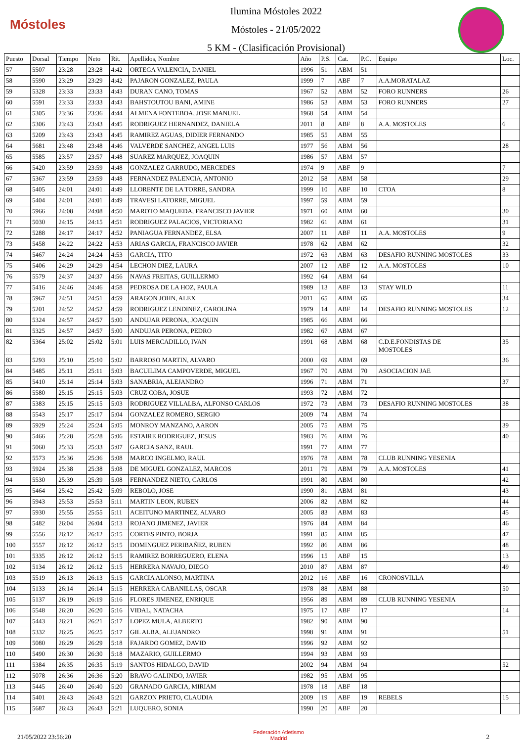Móstoles
Ilumina Móstoles 2022
Móstoles - 21/05/2022
5 KM - (Clasificación Provisional)
| Puesto | Dorsal | Tiempo | Neto | Rit. | Apellidos, Nombre | Año | P.S. | Cat. | P.C. | Equipo | Loc. |
| --- | --- | --- | --- | --- | --- | --- | --- | --- | --- | --- | --- |
| 57 | 5507 | 23:28 | 23:28 | 4:42 | ORTEGA VALENCIA, DANIEL | 1996 | 51 | ABM | 51 | | |
| 58 | 5590 | 23:29 | 23:29 | 4:42 | PAJARON GONZALEZ, PAULA | 1999 | 7 | ABF | 7 | A.A.MORATALAZ | |
| 59 | 5328 | 23:33 | 23:33 | 4:43 | DURAN CANO, TOMAS | 1967 | 52 | ABM | 52 | FORO RUNNERS | 26 |
| 60 | 5591 | 23:33 | 23:33 | 4:43 | BAHSTOUTOU BANI, AMINE | 1986 | 53 | ABM | 53 | FORO RUNNERS | 27 |
| 61 | 5305 | 23:36 | 23:36 | 4:44 | ALMENA FONTEBOA, JOSE MANUEL | 1968 | 54 | ABM | 54 | | |
| 62 | 5306 | 23:43 | 23:43 | 4:45 | RODRIGUEZ HERNANDEZ, DANIELA | 2011 | 8 | ABF | 8 | A.A. MOSTOLES | 6 |
| 63 | 5209 | 23:43 | 23:43 | 4:45 | RAMIREZ AGUAS, DIDIER FERNANDO | 1985 | 55 | ABM | 55 | | |
| 64 | 5681 | 23:48 | 23:48 | 4:46 | VALVERDE SANCHEZ, ANGEL LUIS | 1977 | 56 | ABM | 56 | | 28 |
| 65 | 5585 | 23:57 | 23:57 | 4:48 | SUAREZ MARQUEZ, JOAQUIN | 1986 | 57 | ABM | 57 | | |
| 66 | 5420 | 23:59 | 23:59 | 4:48 | GONZALEZ GARRUDO, MERCEDES | 1974 | 9 | ABF | 9 | | 7 |
| 67 | 5367 | 23:59 | 23:59 | 4:48 | FERNANDEZ PALENCIA, ANTONIO | 2012 | 58 | ABM | 58 | | 29 |
| 68 | 5405 | 24:01 | 24:01 | 4:49 | LLORENTE DE LA TORRE, SANDRA | 1999 | 10 | ABF | 10 | CTOA | 8 |
| 69 | 5404 | 24:01 | 24:01 | 4:49 | TRAVESI LATORRE, MIGUEL | 1997 | 59 | ABM | 59 | | |
| 70 | 5966 | 24:08 | 24:08 | 4:50 | MAROTO MAQUEDA, FRANCISCO JAVIER | 1971 | 60 | ABM | 60 | | 30 |
| 71 | 5030 | 24:15 | 24:15 | 4:51 | RODRIGUEZ PALACIOS, VICTORIANO | 1982 | 61 | ABM | 61 | | 31 |
| 72 | 5288 | 24:17 | 24:17 | 4:52 | PANIAGUA FERNANDEZ, ELSA | 2007 | 11 | ABF | 11 | A.A. MOSTOLES | 9 |
| 73 | 5458 | 24:22 | 24:22 | 4:53 | ARIAS GARCIA, FRANCISCO JAVIER | 1978 | 62 | ABM | 62 | | 32 |
| 74 | 5467 | 24:24 | 24:24 | 4:53 | GARCIA, TITO | 1972 | 63 | ABM | 63 | DESAFIO RUNNING MOSTOLES | 33 |
| 75 | 5406 | 24:29 | 24:29 | 4:54 | LECHON DIEZ, LAURA | 2007 | 12 | ABF | 12 | A.A. MOSTOLES | 10 |
| 76 | 5579 | 24:37 | 24:37 | 4:56 | NAVAS FREITAS, GUILLERMO | 1992 | 64 | ABM | 64 | | |
| 77 | 5416 | 24:46 | 24:46 | 4:58 | PEDROSA DE LA HOZ, PAULA | 1989 | 13 | ABF | 13 | STAY WILD | 11 |
| 78 | 5967 | 24:51 | 24:51 | 4:59 | ARAGON JOHN, ALEX | 2011 | 65 | ABM | 65 | | 34 |
| 79 | 5201 | 24:52 | 24:52 | 4:59 | RODRIGUEZ LENDINEZ, CAROLINA | 1979 | 14 | ABF | 14 | DESAFIO RUNNING MOSTOLES | 12 |
| 80 | 5324 | 24:57 | 24:57 | 5:00 | ANDUJAR PERONA, JOAQUIN | 1985 | 66 | ABM | 66 | | |
| 81 | 5325 | 24:57 | 24:57 | 5:00 | ANDUJAR PERONA, PEDRO | 1982 | 67 | ABM | 67 | | |
| 82 | 5364 | 25:02 | 25:02 | 5:01 | LUIS MERCADILLO, IVAN | 1991 | 68 | ABM | 68 | C.D.E.FONDISTAS DE MOSTOLES | 35 |
| 83 | 5293 | 25:10 | 25:10 | 5:02 | BARROSO MARTIN, ALVARO | 2000 | 69 | ABM | 69 | | 36 |
| 84 | 5485 | 25:11 | 25:11 | 5:03 | BACUILIMA CAMPOVERDE, MIGUEL | 1967 | 70 | ABM | 70 | ASOCIACION JAE | |
| 85 | 5410 | 25:14 | 25:14 | 5:03 | SANABRIA, ALEJANDRO | 1996 | 71 | ABM | 71 | | 37 |
| 86 | 5580 | 25:15 | 25:15 | 5:03 | CRUZ COBA, JOSUE | 1993 | 72 | ABM | 72 | | |
| 87 | 5383 | 25:15 | 25:15 | 5:03 | RODRIGUEZ VILLALBA, ALFONSO CARLOS | 1972 | 73 | ABM | 73 | DESAFIO RUNNING MOSTOLES | 38 |
| 88 | 5543 | 25:17 | 25:17 | 5:04 | GONZALEZ ROMERO, SERGIO | 2009 | 74 | ABM | 74 | | |
| 89 | 5929 | 25:24 | 25:24 | 5:05 | MONROY MANZANO, AARON | 2005 | 75 | ABM | 75 | | 39 |
| 90 | 5466 | 25:28 | 25:28 | 5:06 | ESTAIRE RODRIGUEZ, JESUS | 1983 | 76 | ABM | 76 | | 40 |
| 91 | 5060 | 25:33 | 25:33 | 5:07 | GARCIA SANZ, RAUL | 1991 | 77 | ABM | 77 | | |
| 92 | 5573 | 25:36 | 25:36 | 5:08 | MARCO INGELMO, RAUL | 1976 | 78 | ABM | 78 | CLUB RUNNING YESENIA | |
| 93 | 5924 | 25:38 | 25:38 | 5:08 | DE MIGUEL GONZALEZ, MARCOS | 2011 | 79 | ABM | 79 | A.A. MOSTOLES | 41 |
| 94 | 5530 | 25:39 | 25:39 | 5:08 | FERNANDEZ NIETO, CARLOS | 1991 | 80 | ABM | 80 | | 42 |
| 95 | 5464 | 25:42 | 25:42 | 5:09 | REBOLO, JOSE | 1990 | 81 | ABM | 81 | | 43 |
| 96 | 5943 | 25:53 | 25:53 | 5:11 | MARTIN LEON, RUBEN | 2006 | 82 | ABM | 82 | | 44 |
| 97 | 5930 | 25:55 | 25:55 | 5:11 | ACEITUNO MARTINEZ, ALVARO | 2005 | 83 | ABM | 83 | | 45 |
| 98 | 5482 | 26:04 | 26:04 | 5:13 | ROJANO JIMENEZ, JAVIER | 1976 | 84 | ABM | 84 | | 46 |
| 99 | 5556 | 26:12 | 26:12 | 5:15 | CORTES PINTO, BORJA | 1991 | 85 | ABM | 85 | | 47 |
| 100 | 5557 | 26:12 | 26:12 | 5:15 | DOMINGUEZ PERIBAÑEZ, RUBEN | 1992 | 86 | ABM | 86 | | 48 |
| 101 | 5335 | 26:12 | 26:12 | 5:15 | RAMIREZ BORREGUERO, ELENA | 1996 | 15 | ABF | 15 | | 13 |
| 102 | 5134 | 26:12 | 26:12 | 5:15 | HERRERA NAVAJO, DIEGO | 2010 | 87 | ABM | 87 | | 49 |
| 103 | 5519 | 26:13 | 26:13 | 5:15 | GARCIA ALONSO, MARTINA | 2012 | 16 | ABF | 16 | CRONOSVILLA | |
| 104 | 5133 | 26:14 | 26:14 | 5:15 | HERRERA CABANILLAS, OSCAR | 1978 | 88 | ABM | 88 | | 50 |
| 105 | 5137 | 26:19 | 26:19 | 5:16 | FLORES JIMENEZ, ENRIQUE | 1956 | 89 | ABM | 89 | CLUB RUNNING YESENIA | |
| 106 | 5548 | 26:20 | 26:20 | 5:16 | VIDAL, NATACHA | 1975 | 17 | ABF | 17 | | 14 |
| 107 | 5443 | 26:21 | 26:21 | 5:17 | LOPEZ MULA, ALBERTO | 1982 | 90 | ABM | 90 | | |
| 108 | 5332 | 26:25 | 26:25 | 5:17 | GIL ALBA, ALEJANDRO | 1998 | 91 | ABM | 91 | | 51 |
| 109 | 5080 | 26:29 | 26:29 | 5:18 | FAJARDO GOMEZ, DAVID | 1996 | 92 | ABM | 92 | | |
| 110 | 5490 | 26:30 | 26:30 | 5:18 | MAZARIO, GUILLERMO | 1994 | 93 | ABM | 93 | | |
| 111 | 5384 | 26:35 | 26:35 | 5:19 | SANTOS HIDALGO, DAVID | 2002 | 94 | ABM | 94 | | 52 |
| 112 | 5078 | 26:36 | 26:36 | 5:20 | BRAVO GALINDO, JAVIER | 1982 | 95 | ABM | 95 | | |
| 113 | 5445 | 26:40 | 26:40 | 5:20 | GRANADO GARCIA, MIRIAM | 1978 | 18 | ABF | 18 | | |
| 114 | 5401 | 26:43 | 26:43 | 5:21 | GARZON PRIETO, CLAUDIA | 2009 | 19 | ABF | 19 | REBELS | 15 |
| 115 | 5687 | 26:43 | 26:43 | 5:21 | LUQUERO, SONIA | 1990 | 20 | ABF | 20 | | |
21/05/2022 23:56:20 Federación Atletismo
Madrid 2